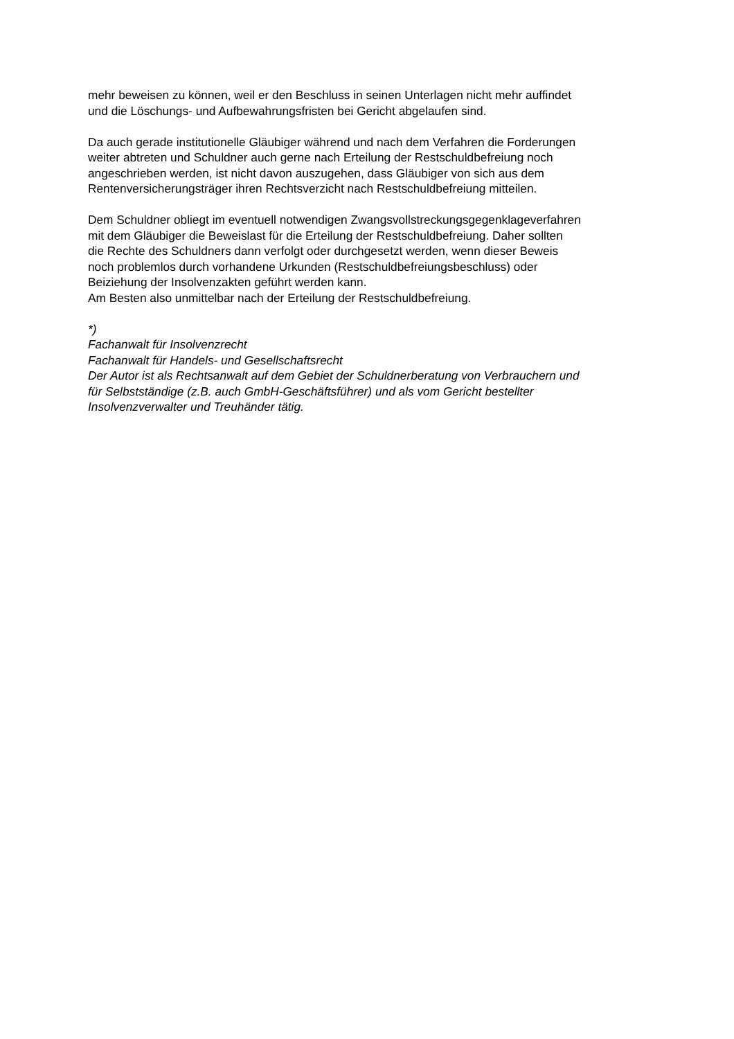mehr beweisen zu können, weil er den Beschluss in seinen Unterlagen nicht mehr auffindet
und die Löschungs- und Aufbewahrungsfristen bei Gericht abgelaufen sind.
Da auch gerade institutionelle Gläubiger während und nach dem Verfahren die Forderungen
weiter abtreten und Schuldner auch gerne nach Erteilung der Restschuldbefreiung noch
angeschrieben werden, ist nicht davon auszugehen, dass Gläubiger von sich aus dem
Rentenversicherungsträger ihren Rechtsverzicht nach Restschuldbefreiung mitteilen.
Dem Schuldner obliegt im eventuell notwendigen Zwangsvollstreckungsgegenklageverfahren
mit dem Gläubiger die Beweislast für die Erteilung der Restschuldbefreiung. Daher sollten
die Rechte des Schuldners dann verfolgt oder durchgesetzt werden, wenn dieser Beweis
noch problemlos durch vorhandene Urkunden (Restschuldbefreiungsbeschluss) oder
Beiziehung der Insolvenzakten geführt werden kann.
Am Besten also unmittelbar nach der Erteilung der Restschuldbefreiung.
*)
Fachanwalt für Insolvenzrecht
Fachanwalt für Handels- und Gesellschaftsrecht
Der Autor ist als Rechtsanwalt auf dem Gebiet der Schuldnerberatung von Verbrauchern und
für Selbstständige (z.B. auch GmbH-Geschäftsführer) und als vom Gericht bestellter
Insolvenzverwalter und Treuhänder tätig.